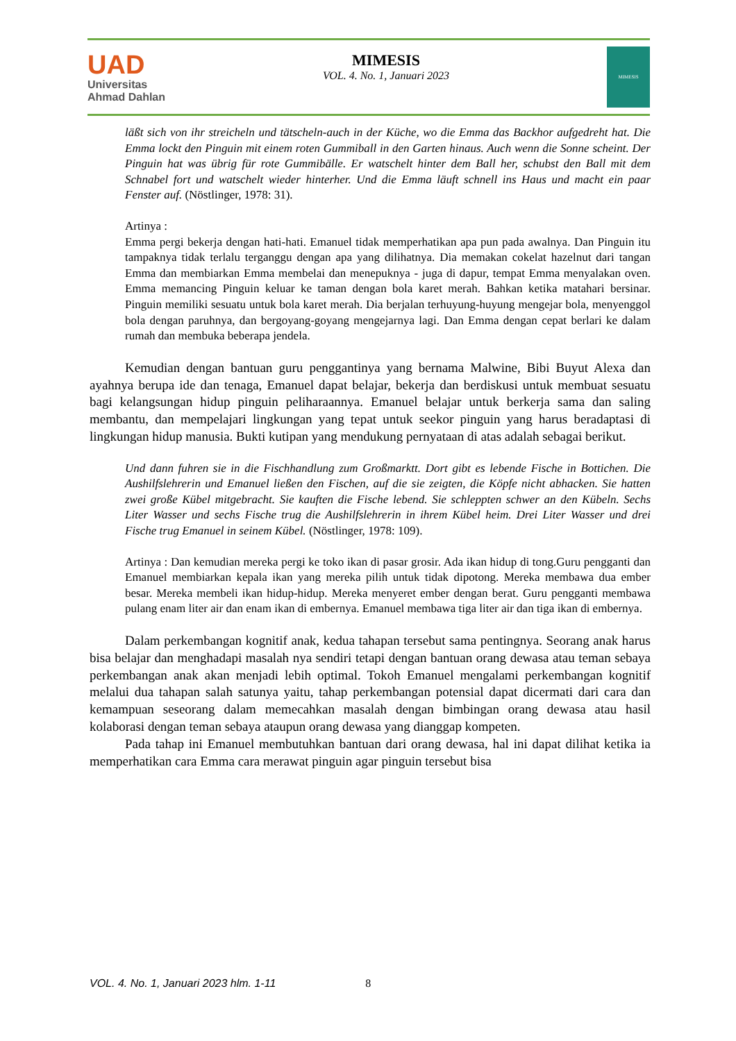UAD
Universitas
Ahmad Dahlan
MIMESIS
VOL. 4. No. 1, Januari 2023
MIMESIS
läßt sich von ihr streicheln und tätscheln-auch in der Küche, wo die Emma das Backhor aufgedreht hat. Die Emma lockt den Pinguin mit einem roten Gummiball in den Garten hinaus. Auch wenn die Sonne scheint. Der Pinguin hat was übrig für rote Gummibälle. Er watschelt hinter dem Ball her, schubst den Ball mit dem Schnabel fort und watschelt wieder hinterher. Und die Emma läuft schnell ins Haus und macht ein paar Fenster auf. (Nöstlinger, 1978: 31).
Artinya :
Emma pergi bekerja dengan hati-hati. Emanuel tidak memperhatikan apa pun pada awalnya. Dan Pinguin itu tampaknya tidak terlalu terganggu dengan apa yang dilihatnya. Dia memakan cokelat hazelnut dari tangan Emma dan membiarkan Emma membelai dan menepuknya - juga di dapur, tempat Emma menyalakan oven. Emma memancing Pinguin keluar ke taman dengan bola karet merah. Bahkan ketika matahari bersinar. Pinguin memiliki sesuatu untuk bola karet merah. Dia berjalan terhuyung-huyung mengejar bola, menyenggol bola dengan paruhnya, dan bergoyang-goyang mengejarnya lagi. Dan Emma dengan cepat berlari ke dalam rumah dan membuka beberapa jendela.
Kemudian dengan bantuan guru penggantinya yang bernama Malwine, Bibi Buyut Alexa dan ayahnya berupa ide dan tenaga, Emanuel dapat belajar, bekerja dan berdiskusi untuk membuat sesuatu bagi kelangsungan hidup pinguin peliharaannya. Emanuel belajar untuk berkerja sama dan saling membantu, dan mempelajari lingkungan yang tepat untuk seekor pinguin yang harus beradaptasi di lingkungan hidup manusia. Bukti kutipan yang mendukung pernyataan di atas adalah sebagai berikut.
Und dann fuhren sie in die Fischhandlung zum Großmarktt. Dort gibt es lebende Fische in Bottichen. Die Aushilfslehrerin und Emanuel ließen den Fischen, auf die sie zeigten, die Köpfe nicht abhacken. Sie hatten zwei große Kübel mitgebracht. Sie kauften die Fische lebend. Sie schleppten schwer an den Kübeln. Sechs Liter Wasser und sechs Fische trug die Aushilfslehrerin in ihrem Kübel heim. Drei Liter Wasser und drei Fische trug Emanuel in seinem Kübel. (Nöstlinger, 1978: 109).
Artinya : Dan kemudian mereka pergi ke toko ikan di pasar grosir. Ada ikan hidup di tong.Guru pengganti dan Emanuel membiarkan kepala ikan yang mereka pilih untuk tidak dipotong. Mereka membawa dua ember besar. Mereka membeli ikan hidup-hidup. Mereka menyeret ember dengan berat. Guru pengganti membawa pulang enam liter air dan enam ikan di embernya. Emanuel membawa tiga liter air dan tiga ikan di embernya.
Dalam perkembangan kognitif anak, kedua tahapan tersebut sama pentingnya. Seorang anak harus bisa belajar dan menghadapi masalah nya sendiri tetapi dengan bantuan orang dewasa atau teman sebaya perkembangan anak akan menjadi lebih optimal. Tokoh Emanuel mengalami perkembangan kognitif melalui dua tahapan salah satunya yaitu, tahap perkembangan potensial dapat dicermati dari cara dan kemampuan seseorang dalam memecahkan masalah dengan bimbingan orang dewasa atau hasil kolaborasi dengan teman sebaya ataupun orang dewasa yang dianggap kompeten.
Pada tahap ini Emanuel membutuhkan bantuan dari orang dewasa, hal ini dapat dilihat ketika ia memperhatikan cara Emma cara merawat pinguin agar pinguin tersebut bisa
VOL. 4. No. 1, Januari 2023 hlm. 1-11 8